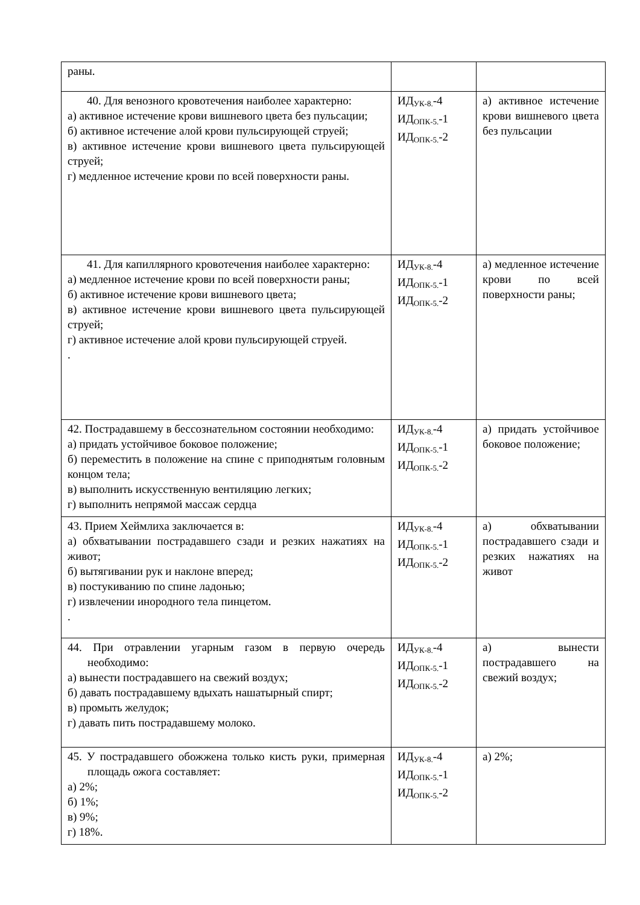| раны. | | |
| 40. Для венозного кровотечения наиболее характерно: а) активное истечение крови вишневого цвета без пульсации; б) активное истечение алой крови пульсирующей струей; в) активное истечение крови вишневого цвета пульсирующей струей; г) медленное истечение крови по всей поверхности раны. | ИД<sub>УК-8.</sub>-4 ИД<sub>ОПК-5.</sub>-1 ИД<sub>ОПК-5.</sub>-2 | а) активное истечение крови вишневого цвета без пульсации |
| 41. Для капиллярного кровотечения наиболее характерно: а) медленное истечение крови по всей поверхности раны; б) активное истечение крови вишневого цвета; в) активное истечение крови вишневого цвета пульсирующей струей; г) активное истечение алой крови пульсирующей струей. . | ИД<sub>УК-8.</sub>-4 ИД<sub>ОПК-5.</sub>-1 ИД<sub>ОПК-5.</sub>-2 | а) медленное истечение крови по всей поверхности раны; |
| 42. Пострадавшему в бессознательном состоянии необходимо: а) придать устойчивое боковое положение; б) переместить в положение на спине с приподнятым головным концом тела; в) выполнить искусственную вентиляцию легких; г) выполнить непрямой массаж сердца | ИД<sub>УК-8.</sub>-4 ИД<sub>ОПК-5.</sub>-1 ИД<sub>ОПК-5.</sub>-2 | а) придать устойчивое боковое положение; |
| 43. Прием Хеймлиха заключается в: а) обхватывании пострадавшего сзади и резких нажатиях на живот; б) вытягивании рук и наклоне вперед; в) постукиванию по спине ладонью; г) извлечении инородного тела пинцетом. . | ИД<sub>УК-8.</sub>-4 ИД<sub>ОПК-5.</sub>-1 ИД<sub>ОПК-5.</sub>-2 | а) обхватывании пострадавшего сзади и резких нажатиях на живот |
| 44. При отравлении угарным газом в первую очередь необходимо: а) вынести пострадавшего на свежий воздух; б) давать пострадавшему вдыхать нашатырный спирт; в) промыть желудок; г) давать пить пострадавшему молоко. | ИД<sub>УК-8.</sub>-4 ИД<sub>ОПК-5.</sub>-1 ИД<sub>ОПК-5.</sub>-2 | а) вынести пострадавшего на свежий воздух; |
| 45. У пострадавшего обожжена только кисть руки, примерная площадь ожога составляет: а) 2%; б) 1%; в) 9%; г) 18%. | ИД<sub>УК-8.</sub>-4 ИД<sub>ОПК-5.</sub>-1 ИД<sub>ОПК-5.</sub>-2 | а) 2%; |